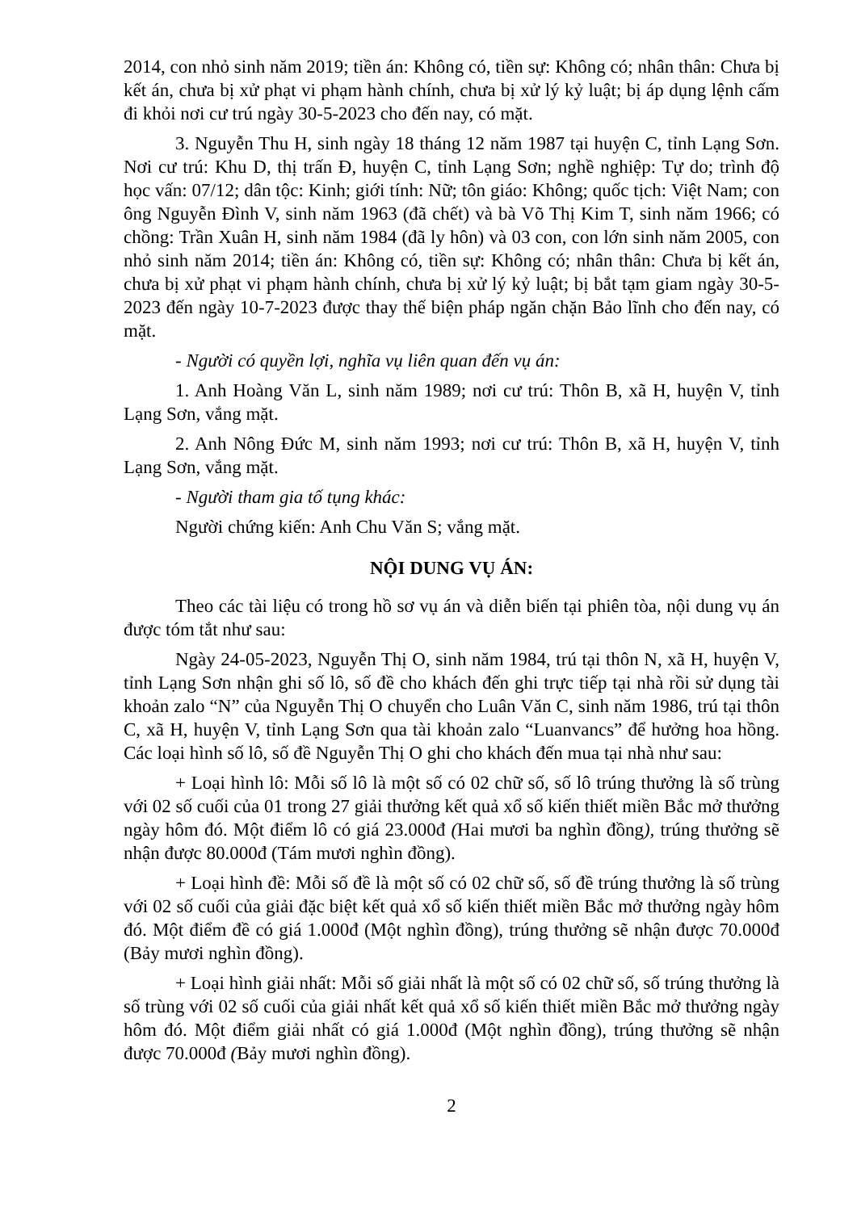2014, con nhỏ sinh năm 2019; tiền án: Không có, tiền sự: Không có; nhân thân: Chưa bị kết án, chưa bị xử phạt vi phạm hành chính, chưa bị xử lý kỷ luật; bị áp dụng lệnh cấm đi khỏi nơi cư trú ngày 30-5-2023 cho đến nay, có mặt.
3. Nguyễn Thu H, sinh ngày 18 tháng 12 năm 1987 tại huyện C, tỉnh Lạng Sơn. Nơi cư trú: Khu D, thị trấn Đ, huyện C, tỉnh Lạng Sơn; nghề nghiệp: Tự do; trình độ học vấn: 07/12; dân tộc: Kinh; giới tính: Nữ; tôn giáo: Không; quốc tịch: Việt Nam; con ông Nguyễn Đình V, sinh năm 1963 (đã chết) và bà Võ Thị Kim T, sinh năm 1966; có chồng: Trần Xuân H, sinh năm 1984 (đã ly hôn) và 03 con, con lớn sinh năm 2005, con nhỏ sinh năm 2014; tiền án: Không có, tiền sự: Không có; nhân thân: Chưa bị kết án, chưa bị xử phạt vi phạm hành chính, chưa bị xử lý kỷ luật; bị bắt tạm giam ngày 30-5-2023 đến ngày 10-7-2023 được thay thế biện pháp ngăn chặn Bảo lĩnh cho đến nay, có mặt.
- Người có quyền lợi, nghĩa vụ liên quan đến vụ án:
1. Anh Hoàng Văn L, sinh năm 1989; nơi cư trú: Thôn B, xã H, huyện V, tỉnh Lạng Sơn, vắng mặt.
2. Anh Nông Đức M, sinh năm 1993; nơi cư trú: Thôn B, xã H, huyện V, tỉnh Lạng Sơn, vắng mặt.
- Người tham gia tố tụng khác:
Người chứng kiến: Anh Chu Văn S; vắng mặt.
NỘI DUNG VỤ ÁN:
Theo các tài liệu có trong hồ sơ vụ án và diễn biến tại phiên tòa, nội dung vụ án được tóm tắt như sau:
Ngày 24-05-2023, Nguyễn Thị O, sinh năm 1984, trú tại thôn N, xã H, huyện V, tỉnh Lạng Sơn nhận ghi số lô, số đề cho khách đến ghi trực tiếp tại nhà rồi sử dụng tài khoản zalo “N” của Nguyễn Thị O chuyển cho Luân Văn C, sinh năm 1986, trú tại thôn C, xã H, huyện V, tỉnh Lạng Sơn qua tài khoản zalo “Luanvancs” để hưởng hoa hồng. Các loại hình số lô, số đề Nguyễn Thị O ghi cho khách đến mua tại nhà như sau:
+ Loại hình lô: Mỗi số lô là một số có 02 chữ số, số lô trúng thưởng là số trùng với 02 số cuối của 01 trong 27 giải thưởng kết quả xổ số kiến thiết miền Bắc mở thưởng ngày hôm đó. Một điểm lô có giá 23.000đ (Hai mươi ba nghìn đồng), trúng thưởng sẽ nhận được 80.000đ (Tám mươi nghìn đồng).
+ Loại hình đề: Mỗi số đề là một số có 02 chữ số, số đề trúng thưởng là số trùng với 02 số cuối của giải đặc biệt kết quả xổ số kiến thiết miền Bắc mở thưởng ngày hôm đó. Một điểm đề có giá 1.000đ (Một nghìn đồng), trúng thưởng sẽ nhận được 70.000đ (Bảy mươi nghìn đồng).
+ Loại hình giải nhất: Mỗi số giải nhất là một số có 02 chữ số, số trúng thưởng là số trùng với 02 số cuối của giải nhất kết quả xổ số kiến thiết miền Bắc mở thưởng ngày hôm đó. Một điểm giải nhất có giá 1.000đ (Một nghìn đồng), trúng thưởng sẽ nhận được 70.000đ (Bảy mươi nghìn đồng).
2